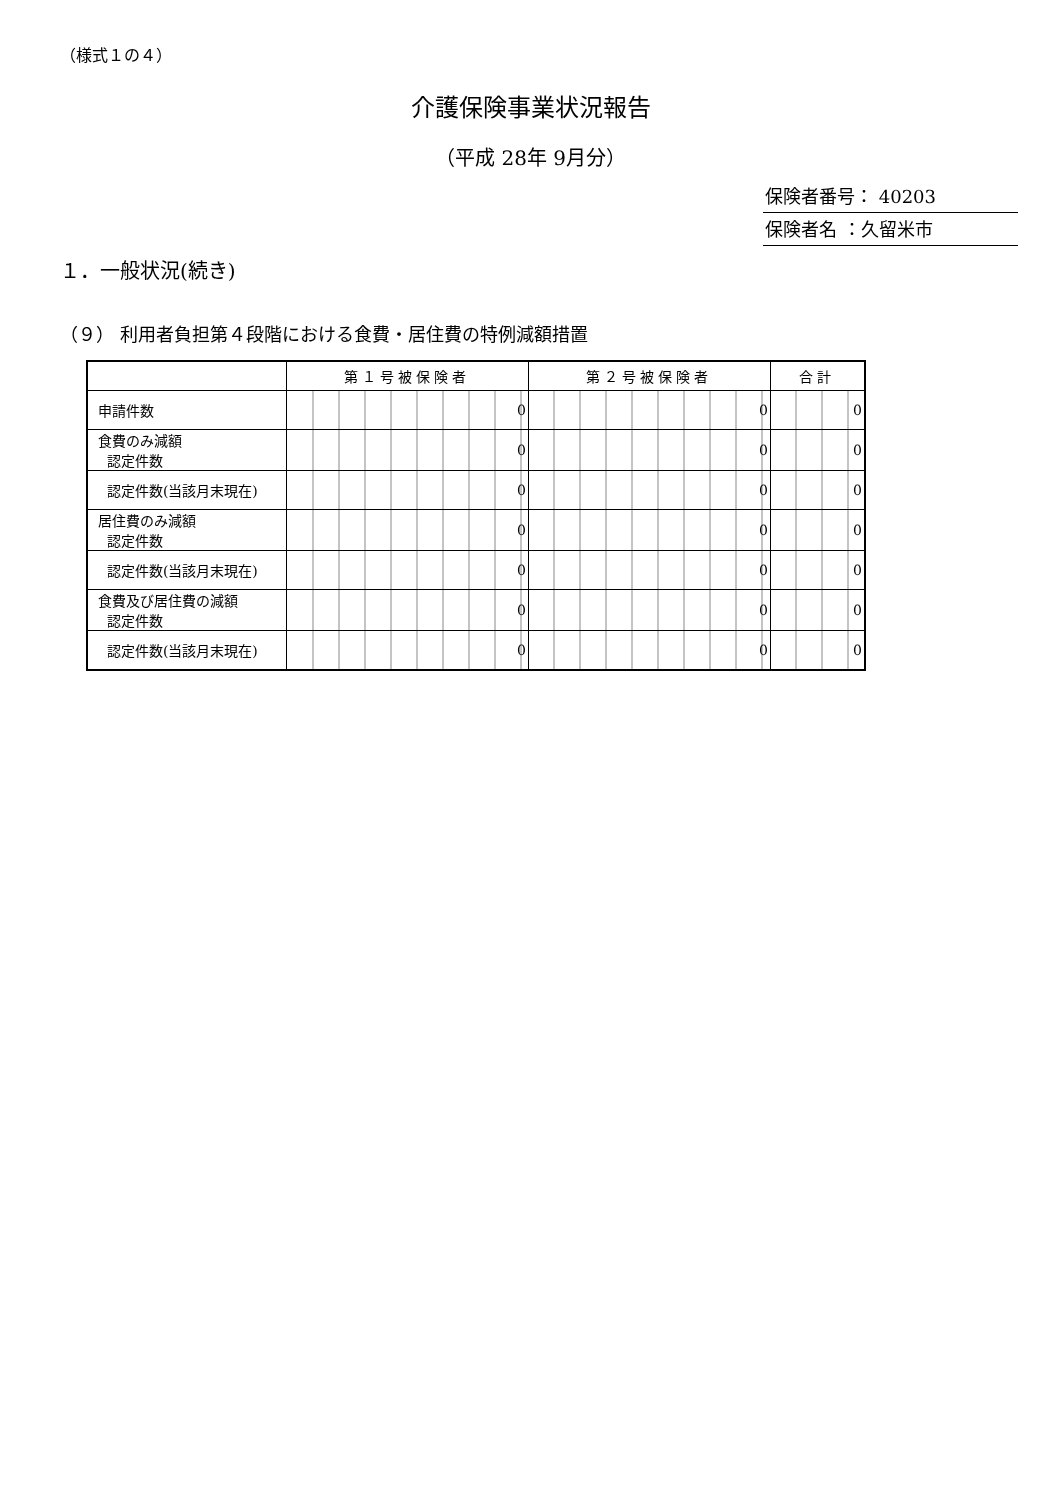（様式１の４）
介護保険事業状況報告
（平成 28年 9月分）
保険者番号： 40203
保険者名 ：久留米市
１．一般状況(続き)
（９） 利用者負担第４段階における食費・居住費の特例減額措置
| | 第１号被保険者 | 第２号被保険者 | 合計 |
| --- | --- | --- | --- |
| 申請件数 | 0 | 0 | 0 |
| 食費のみ減額 認定件数 | 0 | 0 | 0 |
| 認定件数(当該月末現在) | 0 | 0 | 0 |
| 居住費のみ減額 認定件数 | 0 | 0 | 0 |
| 認定件数(当該月末現在) | 0 | 0 | 0 |
| 食費及び居住費の減額 認定件数 | 0 | 0 | 0 |
| 認定件数(当該月末現在) | 0 | 0 | 0 |